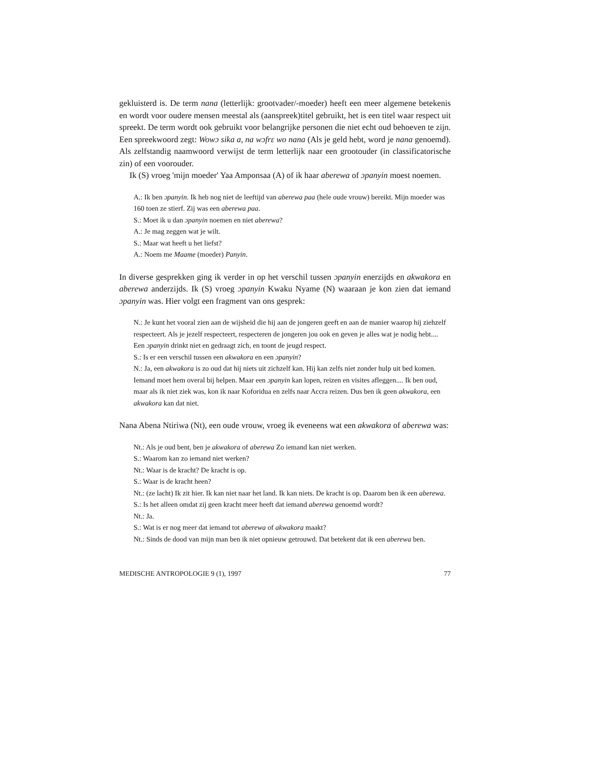gekluisterd is. De term nana (letterlijk: grootvader/-moeder) heeft een meer algemene betekenis en wordt voor oudere mensen meestal als (aanspreek)titel gebruikt, het is een titel waar respect uit spreekt. De term wordt ook gebruikt voor belangrijke personen die niet echt oud behoeven te zijn. Een spreekwoord zegt: Wowɔ sika a, na wɔfrɛ wo nana (Als je geld hebt, word je nana genoemd). Als zelfstandig naamwoord verwijst de term letterlijk naar een grootouder (in classificatorische zin) of een voorouder.
Ik (S) vroeg 'mijn moeder' Yaa Amponsaa (A) of ik haar aberewa of ɔpanyin moest noemen.
A.: Ik ben ɔpanyin. Ik heb nog niet de leeftijd van aberewa paa (hele oude vrouw) bereikt. Mijn moeder was 160 toen ze stierf. Zij was een aberewa paa.
S.: Moet ik u dan ɔpanyin noemen en niet aberewa?
A.: Je mag zeggen wat je wilt.
S.: Maar wat heeft u het liefst?
A.: Noem me Maame (moeder) Panyin.
In diverse gesprekken ging ik verder in op het verschil tussen ɔpanyin enerzijds en akwakora en aberewa anderzijds. Ik (S) vroeg ɔpanyin Kwaku Nyame (N) waaraan je kon zien dat iemand ɔpanyin was. Hier volgt een fragment van ons gesprek:
N.: Je kunt het vooral zien aan de wijsheid die hij aan de jongeren geeft en aan de manier waarop hij ziehzelf respecteert. Als je jezelf respecteert, respecteren de jongeren jou ook en geven je alles wat je nodig hebt.... Een ɔpanyin drinkt niet en gedraagt zich, en toont de jeugd respect.
S.: Is er een verschil tussen een akwakora en een ɔpanyin?
N.: Ja, een akwakora is zo oud dat hij niets uit zichzelf kan. Hij kan zelfs niet zonder hulp uit bed komen. Iemand moet hem overal bij helpen. Maar een ɔpanyin kan lopen, reizen en visites afleggen.... Ik ben oud, maar als ik niet ziek was, kon ik naar Koforidua en zelfs naar Accra reizen. Dus ben ik geen akwakora, een akwakora kan dat niet.
Nana Abena Ntiriwa (Nt), een oude vrouw, vroeg ik eveneens wat een akwakora of aberewa was:
Nt.: Als je oud bent, ben je akwakora of aberewa Zo iemand kan niet werken.
S.: Waarom kan zo iemand niet werken?
Nt.: Waar is de kracht? De kracht is op.
S.: Waar is de kracht heen?
Nt.: (ze lacht) Ik zit hier. Ik kan niet naar het land. Ik kan niets. De kracht is op. Daarom ben ik een aberewa.
S.: Is het alleen omdat zij geen kracht meer heeft dat iemand aberewa genoemd wordt?
Nt.: Ja.
S.: Wat is er nog meer dat iemand tot aberewa of akwakora maakt?
Nt.: Sinds de dood van mijn man ben ik niet opnieuw getrouwd. Dat betekent dat ik een aberewa ben.
MEDISCHE ANTROPOLOGIE 9 (1), 1997 77